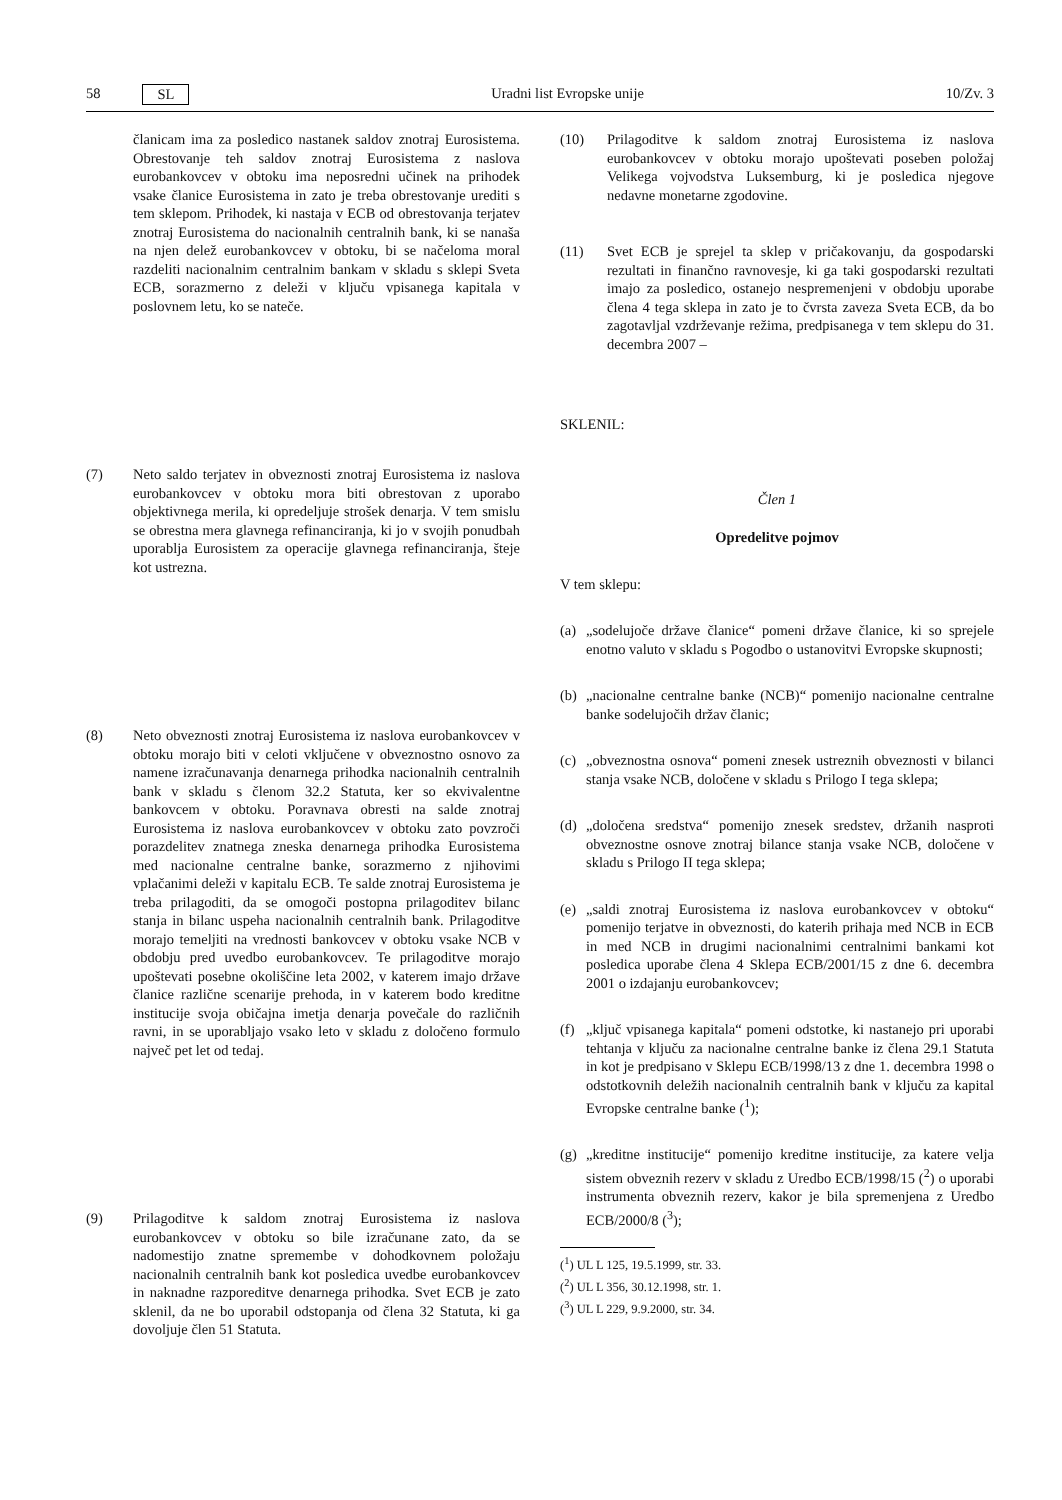58 SL Uradni list Evropske unije 10/Zv. 3
članicam ima za posledico nastanek saldov znotraj Eurosistema. Obrestovanje teh saldov znotraj Eurosistema z naslova eurobankovcev v obtoku ima neposredni učinek na prihodek vsake članice Eurosistema in zato je treba obrestovanje urediti s tem sklepom. Prihodek, ki nastaja v ECB od obrestovanja terjatev znotraj Eurosistema do nacionalnih centralnih bank, ki se nanaša na njen delež eurobankovcev v obtoku, bi se načeloma moral razdeliti nacionalnim centralnim bankam v skladu s sklepi Sveta ECB, sorazmerno z deleži v ključu vpisanega kapitala v poslovnem letu, ko se nateče.
(7) Neto saldo terjatev in obveznosti znotraj Eurosistema iz naslova eurobankovcev v obtoku mora biti obrestovan z uporabo objektivnega merila, ki opredeljuje strošek denarja. V tem smislu se obrestna mera glavnega refinanciranja, ki jo v svojih ponudbah uporablja Eurosistem za operacije glavnega refinanciranja, šteje kot ustrezna.
(8) Neto obveznosti znotraj Eurosistema iz naslova eurobankovcev v obtoku morajo biti v celoti vključene v obveznostno osnovo za namene izračunavanja denarnega prihodka nacionalnih centralnih bank v skladu s členom 32.2 Statuta, ker so ekvivalentne bankovcem v obtoku. Poravnava obresti na salde znotraj Eurosistema iz naslova eurobankovcev v obtoku zato povzroči porazdelitev znatnega zneska denarnega prihodka Eurosistema med nacionalne centralne banke, sorazmerno z njihovimi vplačanimi deleži v kapitalu ECB. Te salde znotraj Eurosistema je treba prilagoditi, da se omogoči postopna prilagoditev bilanc stanja in bilanc uspeha nacionalnih centralnih bank. Prilagoditve morajo temeljiti na vrednosti bankovcev v obtoku vsake NCB v obdobju pred uvedbo eurobankovcev. Te prilagoditve morajo upoštevati posebne okoliščine leta 2002, v katerem imajo države članice različne scenarije prehoda, in v katerem bodo kreditne institucije svoja običajna imetja denarja povečale do različnih ravni, in se uporabljajo vsako leto v skladu z določeno formulo največ pet let od tedaj.
(9) Prilagoditve k saldom znotraj Eurosistema iz naslova eurobankovcev v obtoku so bile izračunane zato, da se nadomestijo znatne spremembe v dohodkovnem položaju nacionalnih centralnih bank kot posledica uvedbe eurobankovcev in naknadne razporeditve denarnega prihodka. Svet ECB je zato sklenil, da ne bo uporabil odstopanja od člena 32 Statuta, ki ga dovoljuje člen 51 Statuta.
(10) Prilagoditve k saldom znotraj Eurosistema iz naslova eurobankovcev v obtoku morajo upoštevati poseben položaj Velikega vojvodstva Luksemburg, ki je posledica njegove nedavne monetarne zgodovine.
(11) Svet ECB je sprejel ta sklep v pričakovanju, da gospodarski rezultati in finančno ravnovesje, ki ga taki gospodarski rezultati imajo za posledico, ostanejo nespremenjeni v obdobju uporabe člena 4 tega sklepa in zato je to čvrsta zaveza Sveta ECB, da bo zagotavljal vzdrževanje režima, predpisanega v tem sklepu do 31. decembra 2007 –
SKLENIL:
Člen 1
Opredelitve pojmov
V tem sklepu:
(a)
„sodelujoče države članice“ pomeni države članice, ki so sprejele enotno valuto v skladu s Pogodbo o ustanovitvi Evropske skupnosti;
(b)
„nacionalne centralne banke (NCB)“ pomenijo nacionalne centralne banke sodelujočih držav članic;
(c)
„obveznostna osnova“ pomeni znesek ustreznih obveznosti v bilanci stanja vsake NCB, določene v skladu s Prilogo I tega sklepa;
(d)
„določena sredstva“ pomenijo znesek sredstev, držanih nasproti obveznostne osnove znotraj bilance stanja vsake NCB, določene v skladu s Prilogo II tega sklepa;
(e)
„saldi znotraj Eurosistema iz naslova eurobankovcev v obtoku“ pomenijo terjatve in obveznosti, do katerih prihaja med NCB in ECB in med NCB in drugimi nacionalnimi centralnimi bankami kot posledica uporabe člena 4 Sklepa ECB/2001/15 z dne 6. decembra 2001 o izdajanju eurobankovcev;
(f)
„ključ vpisanega kapitala“ pomeni odstotke, ki nastanejo pri uporabi tehtanja v ključu za nacionalne centralne banke iz člena 29.1 Statuta in kot je predpisano v Sklepu ECB/1998/13 z dne 1. decembra 1998 o odstotkovnih deležih nacionalnih centralnih bank v ključu za kapital Evropske centralne banke (<sup>1</sup>);
(g)
„kreditne institucije“ pomenijo kreditne institucije, za katere velja sistem obveznih rezerv v skladu z Uredbo ECB/1998/15 (<sup>2</sup>) o uporabi instrumenta obveznih rezerv, kakor je bila spremenjena z Uredbo ECB/2000/8 (<sup>3</sup>);
(<sup>1</sup>) UL L 125, 19.5.1999, str. 33.
(<sup>2</sup>) UL L 356, 30.12.1998, str. 1.
(<sup>3</sup>) UL L 229, 9.9.2000, str. 34.